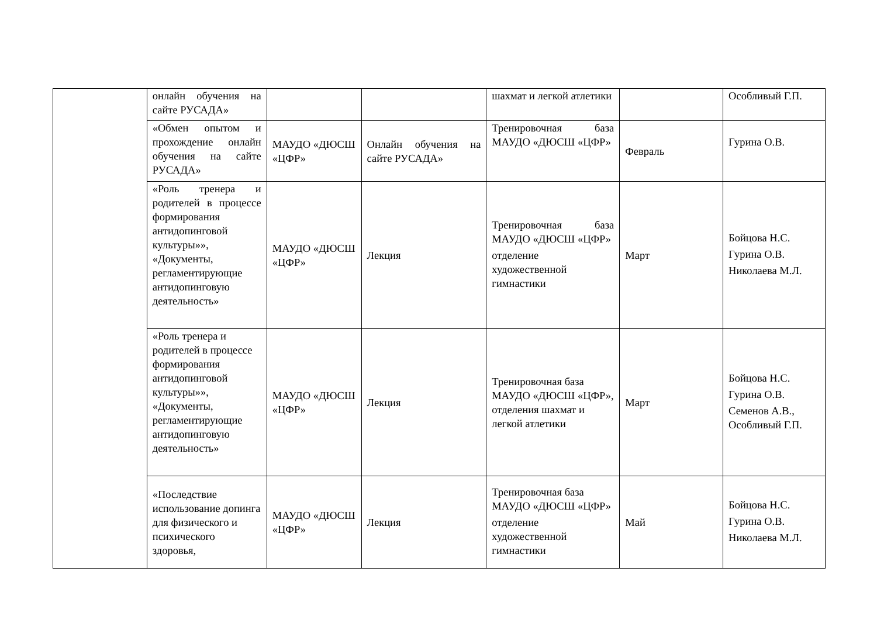| | онлайн обучения на сайте РУСАДА» | | | шахмат и легкой атлетики | | Особливый Г.П. |
| | «Обмен опытом и прохождение онлайн обучения на сайте РУСАДА» | МАУДО «ДЮСШ «ЦФР» | Онлайн обучения на сайте РУСАДА» | Тренировочная база МАУДО «ДЮСШ «ЦФР» | Февраль | Гурина О.В. |
| | «Роль тренера и родителей в процессе формирования антидопинговой культуры»», «Документы, регламентирующие антидопинговую деятельность» | МАУДО «ДЮСШ «ЦФР» | Лекция | Тренировочная база МАУДО «ДЮСШ «ЦФР» отделение художественной гимнастики | Март | Бойцова Н.С. Гурина О.В. Николаева М.Л. |
| | «Роль тренера и родителей в процессе формирования антидопинговой культуры»», «Документы, регламентирующие антидопинговую деятельность» | МАУДО «ДЮСШ «ЦФР» | Лекция | Тренировочная база МАУДО «ДЮСШ «ЦФР», отделения шахмат и легкой атлетики | Март | Бойцова Н.С. Гурина О.В. Семенов А.В., Особливый Г.П. |
| | «Последствие использование допинга для физического и психического здоровья, | МАУДО «ДЮСШ «ЦФР» | Лекция | Тренировочная база МАУДО «ДЮСШ «ЦФР» отделение художественной гимнастики | Май | Бойцова Н.С. Гурина О.В. Николаева М.Л. |